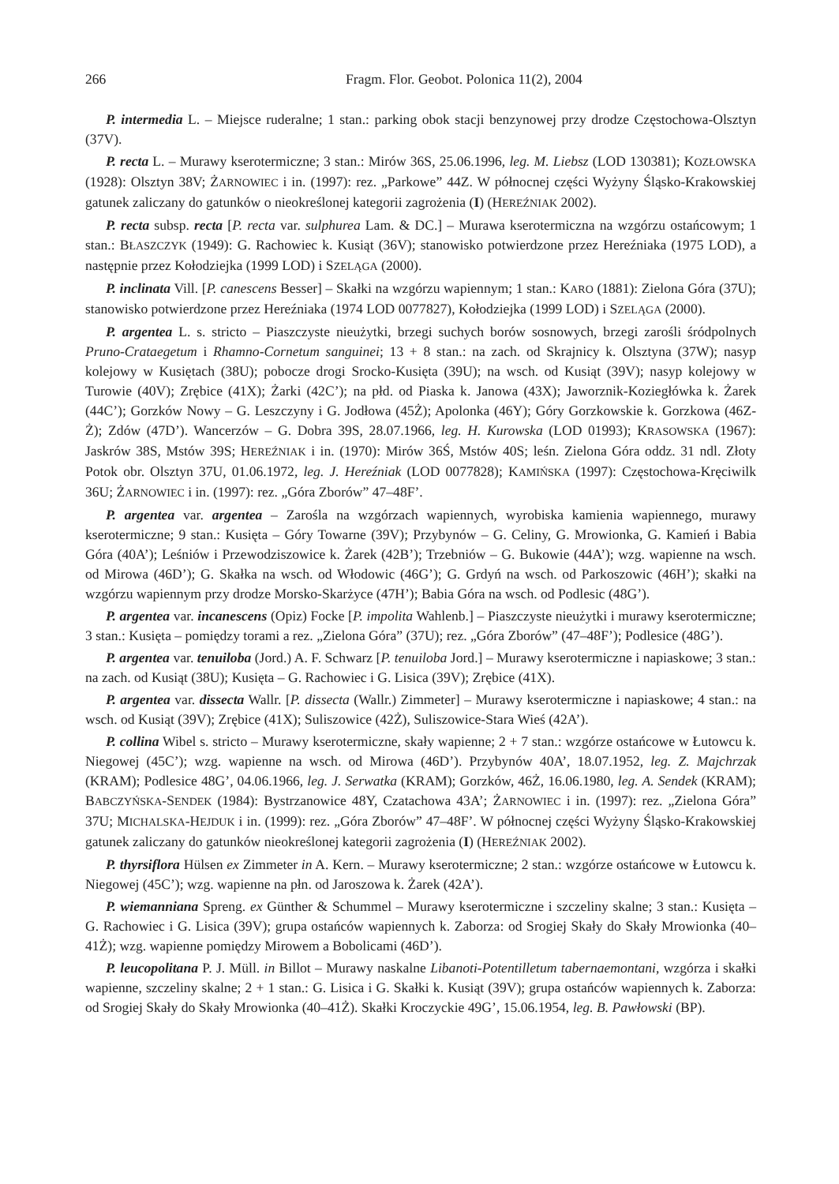266 Fragm. Flor. Geobot. Polonica 11(2), 2004
P. intermedia L. – Miejsce ruderalne; 1 stan.: parking obok stacji benzynowej przy drodze Częstochowa-Olsztyn (37V).
P. recta L. – Murawy kserotermiczne; 3 stan.: Mirów 36S, 25.06.1996, leg. M. Liebsz (LOD 130381); KOZŁOWSKA (1928): Olsztyn 38V; ŻARNOWIEC i in. (1997): rez. „Parkowe” 44Z. W północnej części Wyżyny Śląsko-Krakowskiej gatunek zaliczany do gatunków o nieokreślonej kategorii zagrożenia (I) (HEREŹNIAK 2002).
P. recta subsp. recta [P. recta var. sulphurea Lam. & DC.] – Murawa kserotermiczna na wzgórzu ostańcowym; 1 stan.: BŁASZCZYK (1949): G. Rachowiec k. Kusiąt (36V); stanowisko potwierdzone przez Hereźniaka (1975 LOD), a następnie przez Kołodziejka (1999 LOD) i SZELĄGA (2000).
P. inclinata Vill. [P. canescens Besser] – Skałki na wzgórzu wapiennym; 1 stan.: KARO (1881): Zielona Góra (37U); stanowisko potwierdzone przez Hereźniaka (1974 LOD 0077827), Kołodziejka (1999 LOD) i SZELĄGA (2000).
P. argentea L. s. stricto – Piaszczyste nieużytki, brzegi suchych borów sosnowych, brzegi zarośli śródpolnych Pruno-Crataegetum i Rhamno-Cornetum sanguinei; 13 + 8 stan.: na zach. od Skrajnicy k. Olsztyna (37W); nasyp kolejowy w Kusiętach (38U); pobocze drogi Srocko-Kusięta (39U); na wsch. od Kusiąt (39V); nasyp kolejowy w Turowie (40V); Zrębice (41X); Żarki (42C’); na płd. od Piaska k. Janowa (43X); Jaworznik-Koziegłówka k. Żarek (44C’); Gorzków Nowy – G. Leszczyny i G. Jodłowa (45Ż); Apolonka (46Y); Góry Gorzkowskie k. Gorzkowa (46Z-Ż); Zdów (47D’). Wancerzów – G. Dobra 39S, 28.07.1966, leg. H. Kurowska (LOD 01993); KRASOWSKA (1967): Jaskrów 38S, Mstów 39S; HEREŹNIAK i in. (1970): Mirów 36Ś, Mstów 40S; leśn. Zielona Góra oddz. 31 ndl. Złoty Potok obr. Olsztyn 37U, 01.06.1972, leg. J. Hereźniak (LOD 0077828); KAMIŃSKA (1997): Częstochowa-Kręciwilk 36U; ŻARNOWIEC i in. (1997): rez. „Góra Zborów” 47–48F’.
P. argentea var. argentea – Zarośla na wzgórzach wapiennych, wyrobiska kamienia wapiennego, murawy kserotermiczne; 9 stan.: Kusięta – Góry Towarne (39V); Przybynów – G. Celiny, G. Mrowionka, G. Kamień i Babia Góra (40A’); Leśniów i Przewodziszowice k. Żarek (42B’); Trzebniów – G. Bukowie (44A’); wzg. wapienne na wsch. od Mirowa (46D’); G. Skałka na wsch. od Włodowic (46G’); G. Grdyń na wsch. od Parkoszowic (46H’); skałki na wzgórzu wapiennym przy drodze Morsko-Skarżyce (47H’); Babia Góra na wsch. od Podlesic (48G’).
P. argentea var. incanescens (Opiz) Focke [P. impolita Wahlenb.] – Piaszczyste nieużytki i murawy kserotermiczne; 3 stan.: Kusięta – pomiędzy torami a rez. „Zielona Góra” (37U); rez. „Góra Zborów” (47–48F’); Podlesice (48G’).
P. argentea var. tenuiloba (Jord.) A. F. Schwarz [P. tenuiloba Jord.] – Murawy kserotermiczne i napiaskowe; 3 stan.: na zach. od Kusiąt (38U); Kusięta – G. Rachowiec i G. Lisica (39V); Zrębice (41X).
P. argentea var. dissecta Wallr. [P. dissecta (Wallr.) Zimmeter] – Murawy kserotermiczne i napiaskowe; 4 stan.: na wsch. od Kusiąt (39V); Zrębice (41X); Suliszowice (42Ż), Suliszowice-Stara Wieś (42A’).
P. collina Wibel s. stricto – Murawy kserotermiczne, skały wapienne; 2 + 7 stan.: wzgórze ostańcowe w Łutowcu k. Niegowej (45C’); wzg. wapienne na wsch. od Mirowa (46D’). Przybynów 40A’, 18.07.1952, leg. Z. Majchrzak (KRAM); Podlesice 48G’, 04.06.1966, leg. J. Serwatka (KRAM); Gorzków, 46Ż, 16.06.1980, leg. A. Sendek (KRAM); BABCZYŃSKA-SENDEK (1984): Bystrzanowice 48Y, Czatachowa 43A’; ŻARNOWIEC i in. (1997): rez. „Zielona Góra” 37U; MICHALSKA-HEJDUK i in. (1999): rez. „Góra Zborów” 47–48F’. W północnej części Wyżyny Śląsko-Krakowskiej gatunek zaliczany do gatunków nieokreślonej kategorii zagrożenia (I) (HEREŹNIAK 2002).
P. thyrsiflora Hülsen ex Zimmeter in A. Kern. – Murawy kserotermiczne; 2 stan.: wzgórze ostańcowe w Łutowcu k. Niegowej (45C’); wzg. wapienne na płn. od Jaroszowa k. Żarek (42A’).
P. wiemanniana Spreng. ex Günther & Schummel – Murawy kserotermiczne i szczeliny skalne; 3 stan.: Kusięta – G. Rachowiec i G. Lisica (39V); grupa ostańców wapiennych k. Zaborza: od Srogiej Skały do Skały Mrowionka (40–41Ż); wzg. wapienne pomiędzy Mirowem a Bobolicami (46D’).
P. leucopolitana P. J. Müll. in Billot – Murawy naskalne Libanoti-Potentilletum tabernaemontani, wzgórza i skałki wapienne, szczeliny skalne; 2 + 1 stan.: G. Lisica i G. Skałki k. Kusiąt (39V); grupa ostańców wapiennych k. Zaborza: od Srogiej Skały do Skały Mrowionka (40–41Ż). Skałki Kroczyckie 49G’, 15.06.1954, leg. B. Pawłowski (BP).